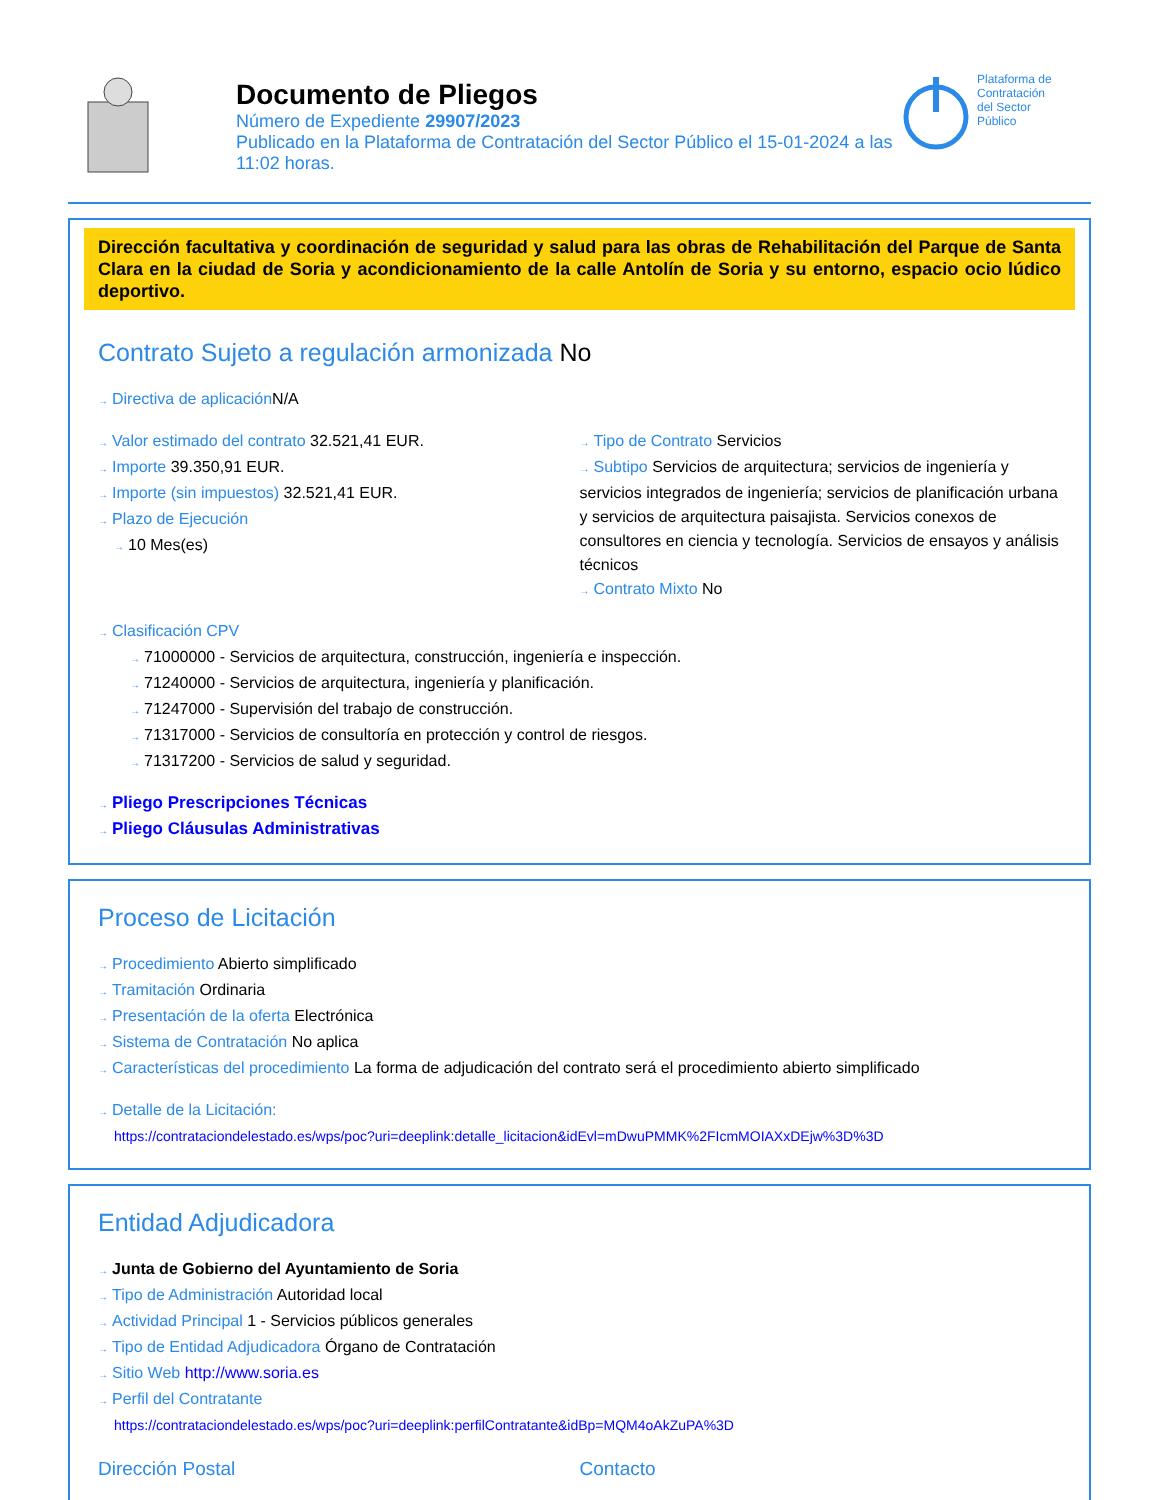Documento de Pliegos
Número de Expediente 29907/2023
Publicado en la Plataforma de Contratación del Sector Público el 15-01-2024 a las 11:02 horas.
Plataforma de
Contratación
del Sector
Público
Dirección facultativa y coordinación de seguridad y salud para las obras de Rehabilitación del Parque de Santa Clara en la ciudad de Soria y acondicionamiento de la calle Antolín de Soria y su entorno, espacio ocio lúdico deportivo.
Contrato Sujeto a regulación armonizada No
→ Directiva de aplicación N/A
→ Valor estimado del contrato 32.521,41 EUR.
→ Importe 39.350,91 EUR.
→ Importe (sin impuestos) 32.521,41 EUR.
→ Plazo de Ejecución
→ 10 Mes(es)
→ Tipo de Contrato Servicios
→ Subtipo Servicios de arquitectura; servicios de ingeniería y servicios integrados de ingeniería; servicios de planificación urbana y servicios de arquitectura paisajista. Servicios conexos de consultores en ciencia y tecnología. Servicios de ensayos y análisis técnicos
→ Contrato Mixto No
→ Clasificación CPV
→ 71000000 - Servicios de arquitectura, construcción, ingeniería e inspección.
→ 71240000 - Servicios de arquitectura, ingeniería y planificación.
→ 71247000 - Supervisión del trabajo de construcción.
→ 71317000 - Servicios de consultoría en protección y control de riesgos.
→ 71317200 - Servicios de salud y seguridad.
→ Pliego Prescripciones Técnicas
→ Pliego Cláusulas Administrativas
Proceso de Licitación
→ Procedimiento Abierto simplificado
→ Tramitación Ordinaria
→ Presentación de la oferta Electrónica
→ Sistema de Contratación No aplica
→ Características del procedimiento La forma de adjudicación del contrato será el procedimiento abierto simplificado
→ Detalle de la Licitación:
https://contrataciondelestado.es/wps/poc?uri=deeplink:detalle_licitacion&idEvl=mDwuPMMK%2FIcmMOIAXxDEjw%3D%3D
Entidad Adjudicadora
→ Junta de Gobierno del Ayuntamiento de Soria
→ Tipo de Administración Autoridad local
→ Actividad Principal 1 - Servicios públicos generales
→ Tipo de Entidad Adjudicadora Órgano de Contratación
→ Sitio Web http://www.soria.es
→ Perfil del Contratante
https://contrataciondelestado.es/wps/poc?uri=deeplink:perfilContratante&idBp=MQM4oAkZuPA%3D
Dirección Postal Contacto